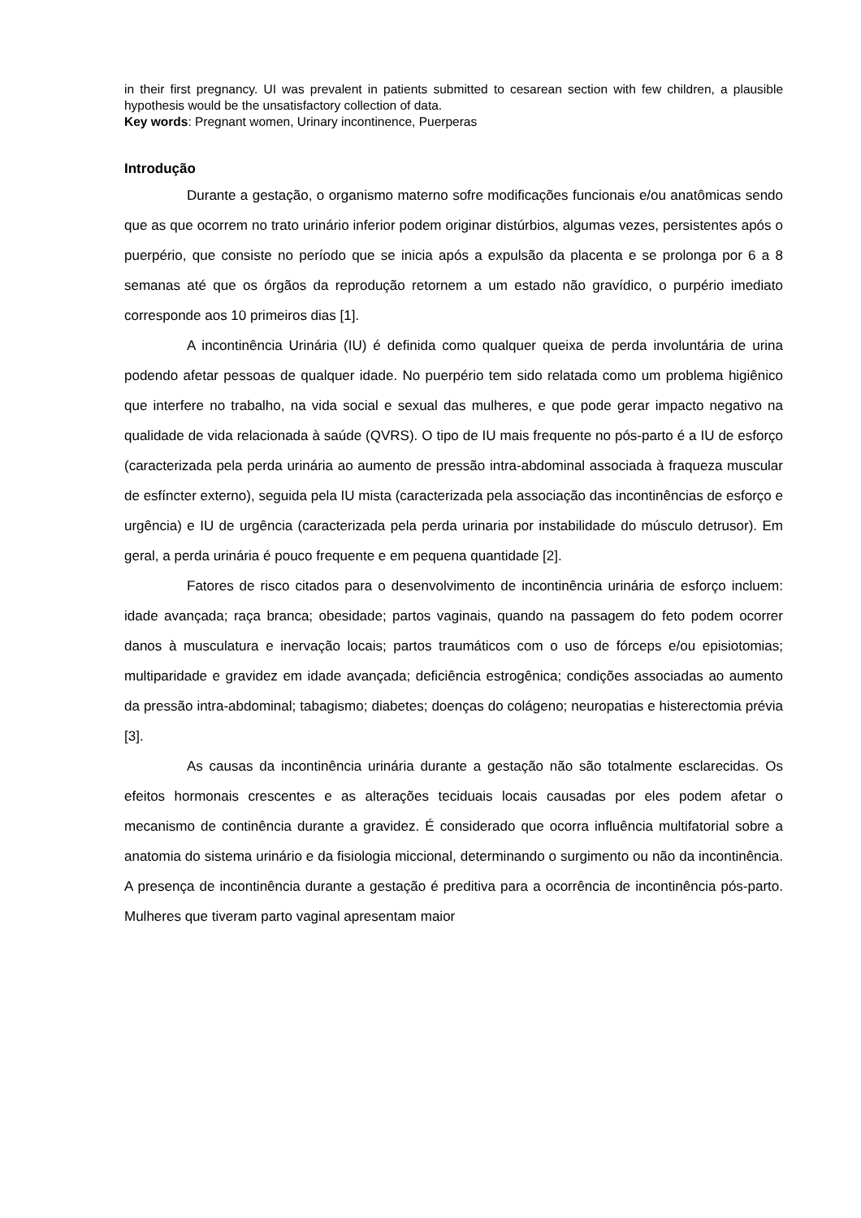in their first pregnancy. UI was prevalent in patients submitted to cesarean section with few children, a plausible hypothesis would be the unsatisfactory collection of data.
Key words: Pregnant women, Urinary incontinence, Puerperas
Introdução
Durante a gestação, o organismo materno sofre modificações funcionais e/ou anatômicas sendo que as que ocorrem no trato urinário inferior podem originar distúrbios, algumas vezes, persistentes após o puerpério, que consiste no período que se inicia após a expulsão da placenta e se prolonga por 6 a 8 semanas até que os órgãos da reprodução retornem a um estado não gravídico, o purpério imediato corresponde aos 10 primeiros dias [1].
A incontinência Urinária (IU) é definida como qualquer queixa de perda involuntária de urina podendo afetar pessoas de qualquer idade. No puerpério tem sido relatada como um problema higiênico que interfere no trabalho, na vida social e sexual das mulheres, e que pode gerar impacto negativo na qualidade de vida relacionada à saúde (QVRS). O tipo de IU mais frequente no pós-parto é a IU de esforço (caracterizada pela perda urinária ao aumento de pressão intra-abdominal associada à fraqueza muscular de esfíncter externo), seguida pela IU mista (caracterizada pela associação das incontinências de esforço e urgência) e IU de urgência (caracterizada pela perda urinaria por instabilidade do músculo detrusor). Em geral, a perda urinária é pouco frequente e em pequena quantidade [2].
Fatores de risco citados para o desenvolvimento de incontinência urinária de esforço incluem: idade avançada; raça branca; obesidade; partos vaginais, quando na passagem do feto podem ocorrer danos à musculatura e inervação locais; partos traumáticos com o uso de fórceps e/ou episiotomias; multiparidade e gravidez em idade avançada; deficiência estrogênica; condições associadas ao aumento da pressão intra-abdominal; tabagismo; diabetes; doenças do colágeno; neuropatias e histerectomia prévia [3].
As causas da incontinência urinária durante a gestação não são totalmente esclarecidas. Os efeitos hormonais crescentes e as alterações teciduais locais causadas por eles podem afetar o mecanismo de continência durante a gravidez. É considerado que ocorra influência multifatorial sobre a anatomia do sistema urinário e da fisiologia miccional, determinando o surgimento ou não da incontinência. A presença de incontinência durante a gestação é preditiva para a ocorrência de incontinência pós-parto. Mulheres que tiveram parto vaginal apresentam maior